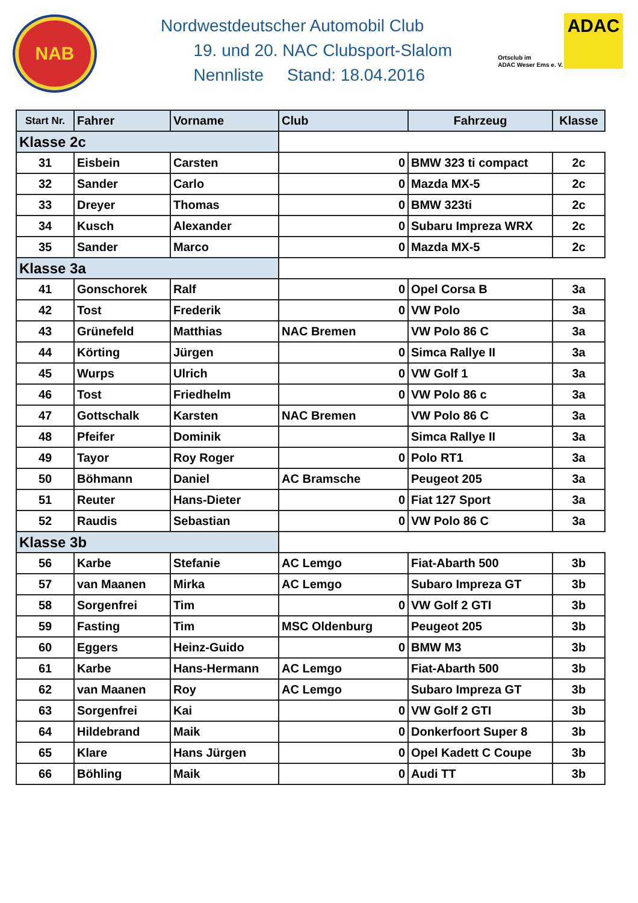NAB
Nordwestdeutscher Automobil Club
19. und 20. NAC Clubsport-Slalom
Nennliste Stand: 18.04.2016
Ortsclub im
ADAC Weser Ems e. V.
ADAC
| Start Nr. | Fahrer | Vorname | Club | Fahrzeug | Klasse |
| --- | --- | --- | --- | --- | --- |
| Klasse 2c | | | | | |
| 31 | Eisbein | Carsten | 0 | BMW 323 ti compact | 2c |
| 32 | Sander | Carlo | 0 | Mazda MX-5 | 2c |
| 33 | Dreyer | Thomas | 0 | BMW 323ti | 2c |
| 34 | Kusch | Alexander | 0 | Subaru Impreza WRX | 2c |
| 35 | Sander | Marco | 0 | Mazda MX-5 | 2c |
| Klasse 3a | | | | | |
| 41 | Gonschorek | Ralf | 0 | Opel Corsa B | 3a |
| 42 | Tost | Frederik | 0 | VW Polo | 3a |
| 43 | Grünefeld | Matthias | NAC Bremen | VW Polo 86 C | 3a |
| 44 | Körting | Jürgen | 0 | Simca Rallye II | 3a |
| 45 | Wurps | Ulrich | 0 | VW Golf 1 | 3a |
| 46 | Tost | Friedhelm | 0 | VW Polo 86 c | 3a |
| 47 | Gottschalk | Karsten | NAC Bremen | VW Polo 86 C | 3a |
| 48 | Pfeifer | Dominik | | Simca Rallye II | 3a |
| 49 | Tayor | Roy Roger | 0 | Polo RT1 | 3a |
| 50 | Böhmann | Daniel | AC Bramsche | Peugeot 205 | 3a |
| 51 | Reuter | Hans-Dieter | 0 | Fiat 127 Sport | 3a |
| 52 | Raudis | Sebastian | 0 | VW Polo 86 C | 3a |
| Klasse 3b | | | | | |
| 56 | Karbe | Stefanie | AC Lemgo | Fiat-Abarth 500 | 3b |
| 57 | van Maanen | Mirka | AC Lemgo | Subaro Impreza GT | 3b |
| 58 | Sorgenfrei | Tim | 0 | VW Golf 2 GTI | 3b |
| 59 | Fasting | Tim | MSC Oldenburg | Peugeot 205 | 3b |
| 60 | Eggers | Heinz-Guido | 0 | BMW M3 | 3b |
| 61 | Karbe | Hans-Hermann | AC Lemgo | Fiat-Abarth 500 | 3b |
| 62 | van Maanen | Roy | AC Lemgo | Subaro Impreza GT | 3b |
| 63 | Sorgenfrei | Kai | 0 | VW Golf 2 GTI | 3b |
| 64 | Hildebrand | Maik | 0 | Donkerfoort Super 8 | 3b |
| 65 | Klare | Hans Jürgen | 0 | Opel Kadett C Coupe | 3b |
| 66 | Böhling | Maik | 0 | Audi TT | 3b |